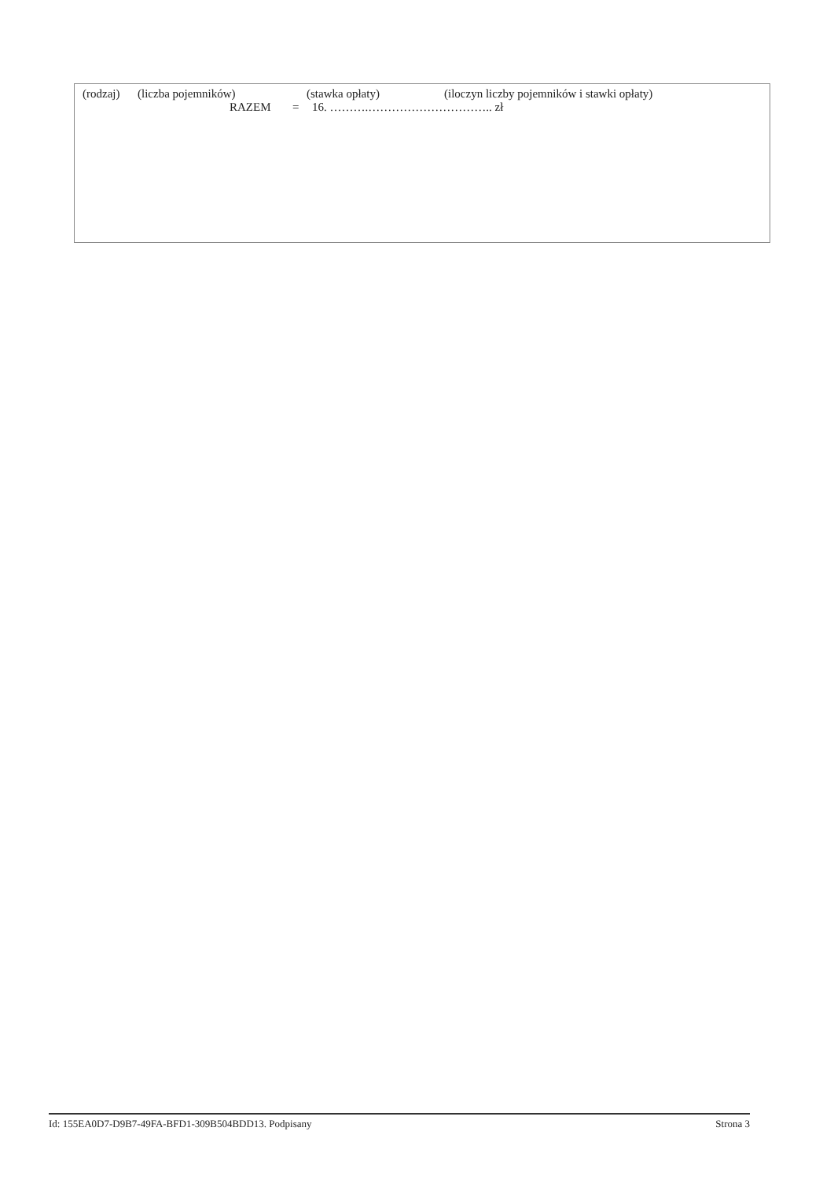(rodzaj) (liczba pojemników) (stawka opłaty) (iloczyn liczby pojemników i stawki opłaty)
RAZEM = 16. ……….………………………….. zł
Id: 155EA0D7-D9B7-49FA-BFD1-309B504BDD13. Podpisany Strona 3